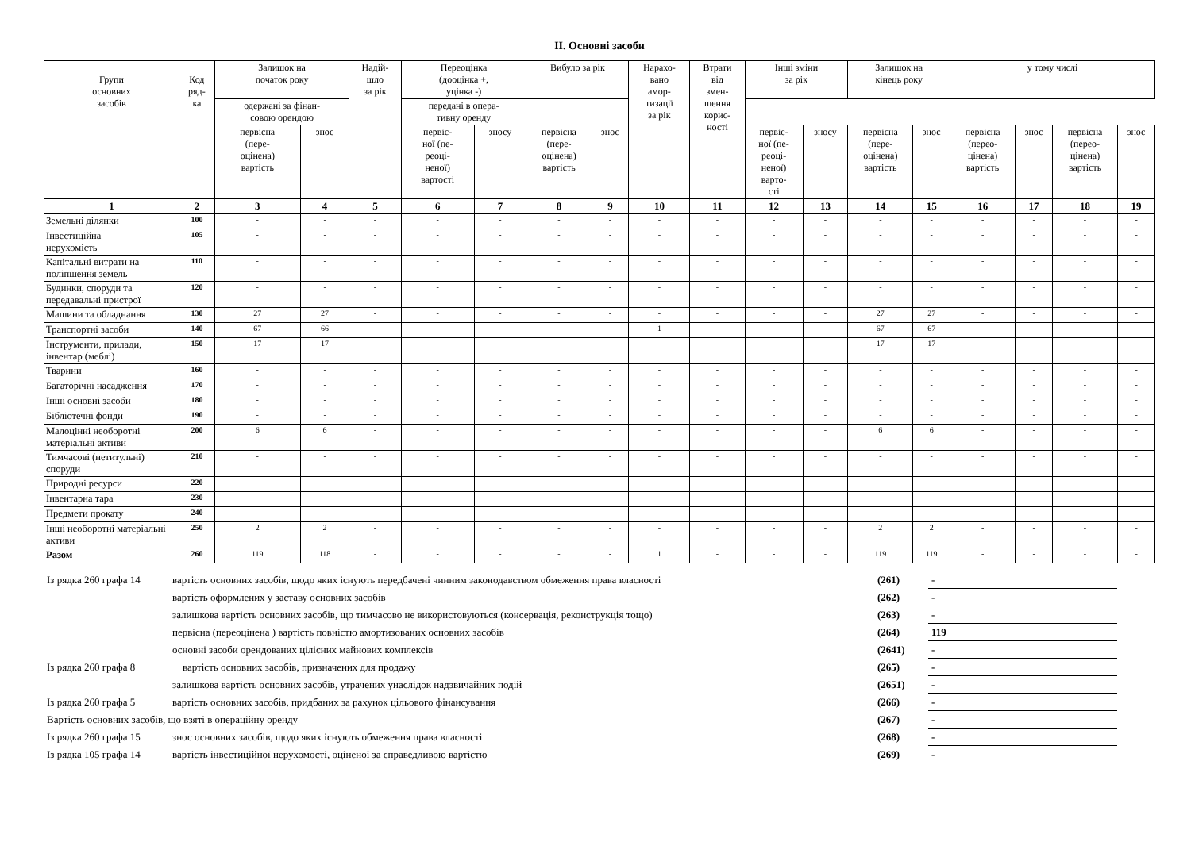II. Основні засоби
| Групи основних засобів | Код ряд- ка | Залишок на початок року | | Надій- шло за рік | Переоцінка (дооцінка +, уцінка -) | | Вибуло за рік | | Нарахо- вано амор- тизації за рік | Втрати від змен- шення корис- ності | Інші зміни за рік | | Залишок на кінець року | | у тому числі | | | |
| --- | --- | --- | --- | --- | --- | --- | --- | --- | --- | --- | --- | --- | --- | --- | --- | --- | --- | --- |
| | | | | | одержані за фінан- совою орендою | | передані в опера- тивну оренду | | | | | | | | | | | |
| | | первісна (пере- оцінена) вартість | знос | | первіс- ної (пе- реоці- неної) вартості | зносу | первісна (пере- оцінена) вартість | знос | | | первіс- ної (пе- реоці- неної) варто- сті | зносу | первісна (пере- оцінена) вартість | знос | первісна (перео- цінена) вартість | знос | первісна (перео- цінена) вартість | знос |
| 1 | 2 | 3 | 4 | 5 | 6 | 7 | 8 | 9 | 10 | 11 | 12 | 13 | 14 | 15 | 16 | 17 | 18 | 19 |
| Земельні ділянки | 100 | - | - | - | - | - | - | - | - | - | - | - | - | - | - | - | - | - |
| Інвестиційна нерухомість | 105 | - | - | - | - | - | - | - | - | - | - | - | - | - | - | - | - | - |
| Капітальні витрати на поліпшення земель | 110 | - | - | - | - | - | - | - | - | - | - | - | - | - | - | - | - | - |
| Будинки, споруди та передавальні пристрої | 120 | - | - | - | - | - | - | - | - | - | - | - | - | - | - | - | - | - |
| Машини та обладнання | 130 | 27 | 27 | - | - | - | - | - | - | - | - | - | 27 | 27 | - | - | - | - |
| Транспортні засоби | 140 | 67 | 66 | - | - | - | - | - | 1 | - | - | - | 67 | 67 | - | - | - | - |
| Інструменти, прилади, інвентар (меблі) | 150 | 17 | 17 | - | - | - | - | - | - | - | - | - | 17 | 17 | - | - | - | - |
| Тварини | 160 | - | - | - | - | - | - | - | - | - | - | - | - | - | - | - | - | - |
| Багаторічні насадження | 170 | - | - | - | - | - | - | - | - | - | - | - | - | - | - | - | - | - |
| Інші основні засоби | 180 | - | - | - | - | - | - | - | - | - | - | - | - | - | - | - | - | - |
| Бібліотечні фонди | 190 | - | - | - | - | - | - | - | - | - | - | - | - | - | - | - | - | - |
| Малоцінні необоротні матеріальні активи | 200 | 6 | 6 | - | - | - | - | - | - | - | - | - | 6 | 6 | - | - | - | - |
| Тимчасові (нетитульні) споруди | 210 | - | - | - | - | - | - | - | - | - | - | - | - | - | - | - | - | - |
| Природні ресурси | 220 | - | - | - | - | - | - | - | - | - | - | - | - | - | - | - | - | - |
| Інвентарна тара | 230 | - | - | - | - | - | - | - | - | - | - | - | - | - | - | - | - | - |
| Предмети прокату | 240 | - | - | - | - | - | - | - | - | - | - | - | - | - | - | - | - | - |
| Інші необоротні матеріальні активи | 250 | 2 | 2 | - | - | - | - | - | - | - | - | - | 2 | 2 | - | - | - | - |
| Разом | 260 | 119 | 118 | - | - | - | - | - | 1 | - | - | - | 119 | 119 | - | - | - | - |
| Із рядка 260 графа 14 | вартість основних засобів, щодо яких існують передбачені чинним законодавством обмеження права власності | (261) | - |
| | вартість оформлених у заставу основних засобів | (262) | - |
| | залишкова вартість основних засобів, що тимчасово не використовуються (консервація, реконструкція тощо) | (263) | - |
| | первісна (переоцінена ) вартість повністю амортизованих основних засобів | (264) | 119 |
| | основні засоби орендованих цілісних майнових комплексів | (2641) | - |
| Із рядка 260 графа 8 | вартість основних засобів, призначених для продажу | (265) | - |
| | залишкова вартість основних засобів, утрачених унаслідок надзвичайних подій | (2651) | - |
| Із рядка 260 графа 5 | вартість основних засобів, придбаних за рахунок цільового фінансування | (266) | - |
| Вартість основних засобів, що взяті в операційну оренду | | (267) | - |
| Із рядка 260 графа 15 | знос основних засобів, щодо яких існують обмеження права власності | (268) | - |
| Із рядка 105 графа 14 | вартість інвестиційної нерухомості, оціненої за справедливою вартістю | (269) | - |